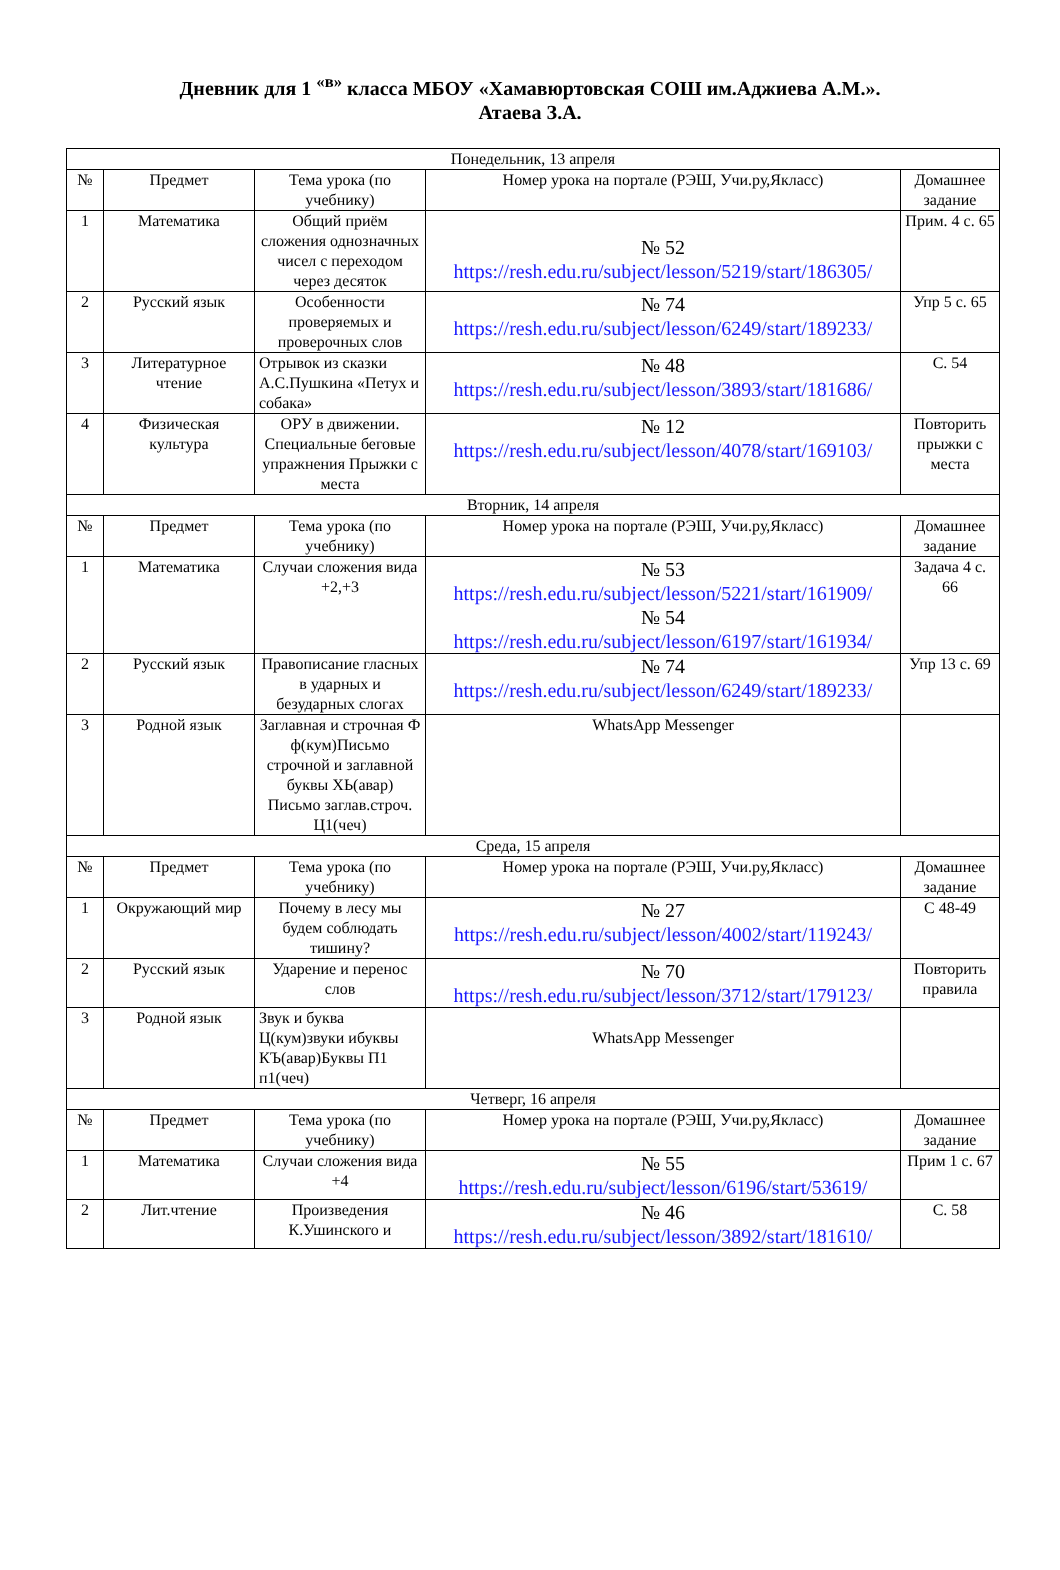Дневник для 1 <sup>«в»</sup> класса МБОУ «Хамавюртовская СОШ им.Аджиева А.М.».
Атаева З.А.
| Понедельник, 13 апреля | | | | |
| № | Предмет | Тема урока (по учебнику) | Номер урока на портале (РЭШ, Учи.ру,Якласс) | Домашнее задание |
| 1 | Математика | Общий приём сложения однозначных чисел с переходом через десяток | № 52 https://resh.edu.ru/subject/lesson/5219/start/186305/ | Прим. 4 с. 65 |
| 2 | Русский язык | Особенности проверяемых и проверочных слов | № 74 https://resh.edu.ru/subject/lesson/6249/start/189233/ | Упр 5 с. 65 |
| 3 | Литературное чтение | Отрывок из сказки А.С.Пушкина «Петух и собака» | № 48 https://resh.edu.ru/subject/lesson/3893/start/181686/ | С. 54 |
| 4 | Физическая культура | ОРУ в движении. Специальные беговые упражнения Прыжки с места | № 12 https://resh.edu.ru/subject/lesson/4078/start/169103/ | Повторить прыжки с места |
| Вторник, 14 апреля | | | | |
| № | Предмет | Тема урока (по учебнику) | Номер урока на портале (РЭШ, Учи.ру,Якласс) | Домашнее задание |
| 1 | Математика | Случаи сложения вида +2,+3 | № 53 https://resh.edu.ru/subject/lesson/5221/start/161909/ № 54 https://resh.edu.ru/subject/lesson/6197/start/161934/ | Задача 4 с. 66 |
| 2 | Русский язык | Правописание гласных в ударных и безударных слогах | № 74 https://resh.edu.ru/subject/lesson/6249/start/189233/ | Упр 13 с. 69 |
| 3 | Родной язык | Заглавная и строчная Ф ф(кум)Письмо строчной и заглавной буквы ХЬ(авар) Письмо заглав.строч. Ц1(чеч) | WhatsApp Messenger | |
| Среда, 15 апреля | | | | |
| № | Предмет | Тема урока (по учебнику) | Номер урока на портале (РЭШ, Учи.ру,Якласс) | Домашнее задание |
| 1 | Окружающий мир | Почему в лесу мы будем соблюдать тишину? | № 27 https://resh.edu.ru/subject/lesson/4002/start/119243/ | С 48-49 |
| 2 | Русский язык | Ударение и перенос слов | № 70 https://resh.edu.ru/subject/lesson/3712/start/179123/ | Повторить правила |
| 3 | Родной язык | Звук и буква Ц(кум)звуки ибуквы КЪ(авар)Буквы П1 п1(чеч) | WhatsApp Messenger | |
| Четверг, 16 апреля | | | | |
| № | Предмет | Тема урока (по учебнику) | Номер урока на портале (РЭШ, Учи.ру,Якласс) | Домашнее задание |
| 1 | Математика | Случаи сложения вида +4 | № 55 https://resh.edu.ru/subject/lesson/6196/start/53619/ | Прим 1 с. 67 |
| 2 | Лит.чтение | Произведения К.Ушинского и | № 46 https://resh.edu.ru/subject/lesson/3892/start/181610/ | С. 58 |